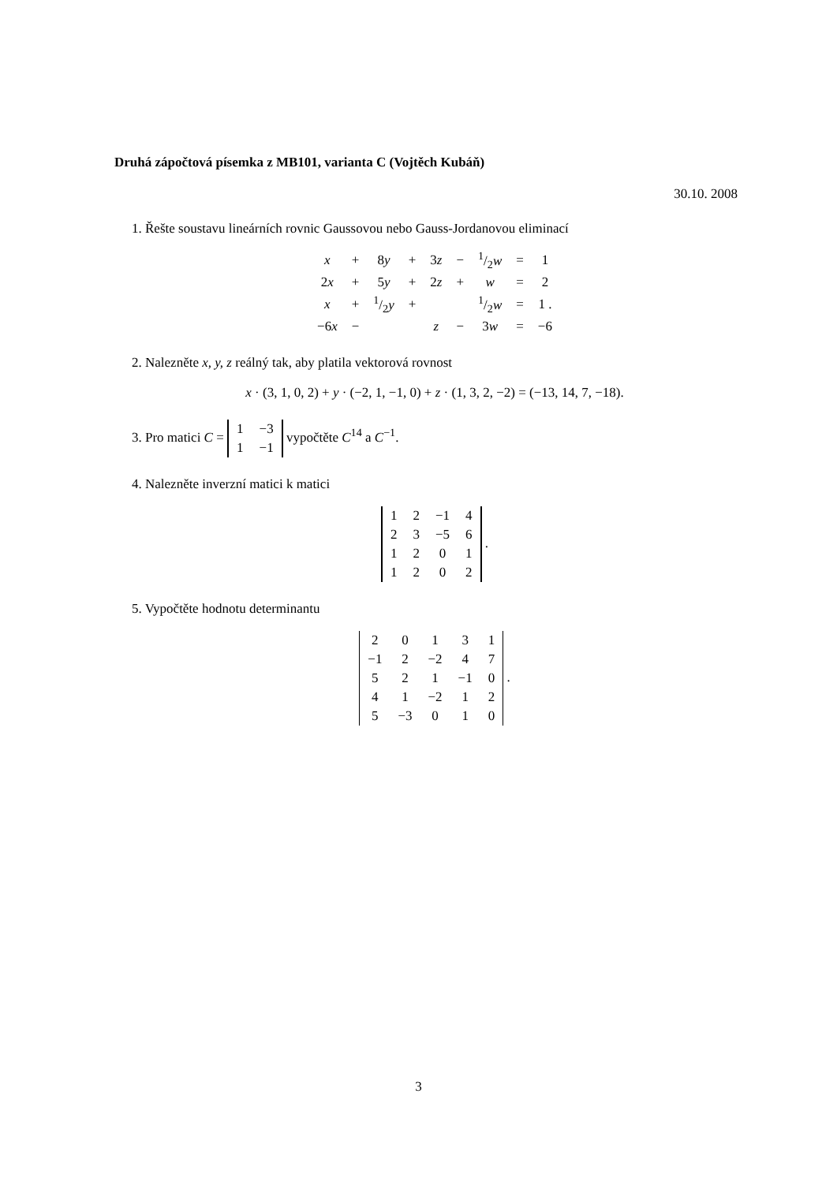Druhá zápočtová písemka z MB101, varianta C (Vojtěch Kubáň)
30.10. 2008
1. Řešte soustavu lineárních rovnic Gaussovou nebo Gauss-Jordanovou eliminací
| x | + | 8 y | + | 3 z | − | 1/2 w | = | 1 |
| 2 x | + | 5 y | + | 2 z | + | w | = | 2 |
| x | + | 1/2 y | + | | | 1/2 w | = | 1 . |
| −6 x | − | | | z | − | 3 w | = | −6 |
2. Nalezněte x, y, z reálný tak, aby platila vektorová rovnost
x · (3, 1, 0, 2) + y · (−2, 1, −1, 0) + z · (1, 3, 2, −2) = (−13, 14, 7, −18).
3. Pro matici C =
| 1 | −3 |
| 1 | −1 |
vypočtěte C<sup>14</sup> a C<sup>−1</sup>.
4. Nalezněte inverzní matici k matici
| 1 | 2 | −1 | 4 |
| 2 | 3 | −5 | 6 |
| 1 | 2 | 0 | 1 |
| 1 | 2 | 0 | 2 |
.
5. Vypočtěte hodnotu determinantu
| 2 | 0 | 1 | 3 | 1 |
| −1 | 2 | −2 | 4 | 7 |
| 5 | 2 | 1 | −1 | 0 |
| 4 | 1 | −2 | 1 | 2 |
| 5 | −3 | 0 | 1 | 0 |
.
3